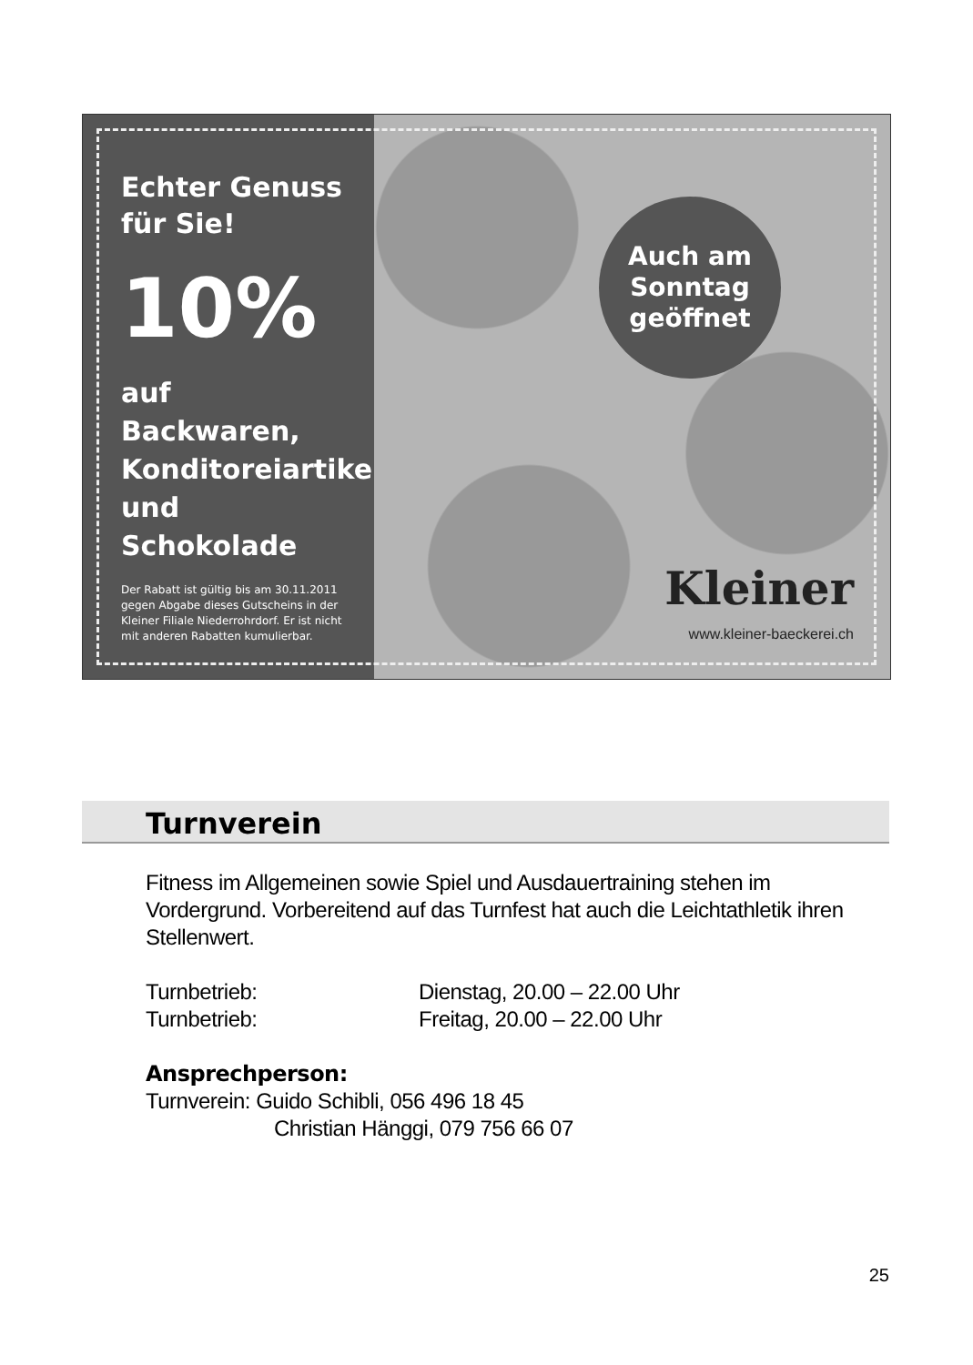Echter Genuss
für Sie!
10%
auf Backwaren,
Konditoreiartikel
und Schokolade
Der Rabatt ist gültig bis am 30.11.2011
gegen Abgabe dieses Gutscheins in der
Kleiner Filiale Niederrohrdorf. Er ist nicht
mit anderen Rabatten kumulierbar.
Auch am
Sonntag
geöffnet
Kleiner
www.kleiner-baeckerei.ch
Turnverein
Fitness im Allgemeinen sowie Spiel und Ausdauertraining stehen im Vordergrund. Vorbereitend auf das Turnfest hat auch die Leichtathletik ihren Stellenwert.
Turnbetrieb: Dienstag, 20.00 – 22.00 Uhr
Turnbetrieb: Freitag, 20.00 – 22.00 Uhr
Ansprechperson:
Turnverein: Guido Schibli, 056 496 18 45
Christian Hänggi, 079 756 66 07
25